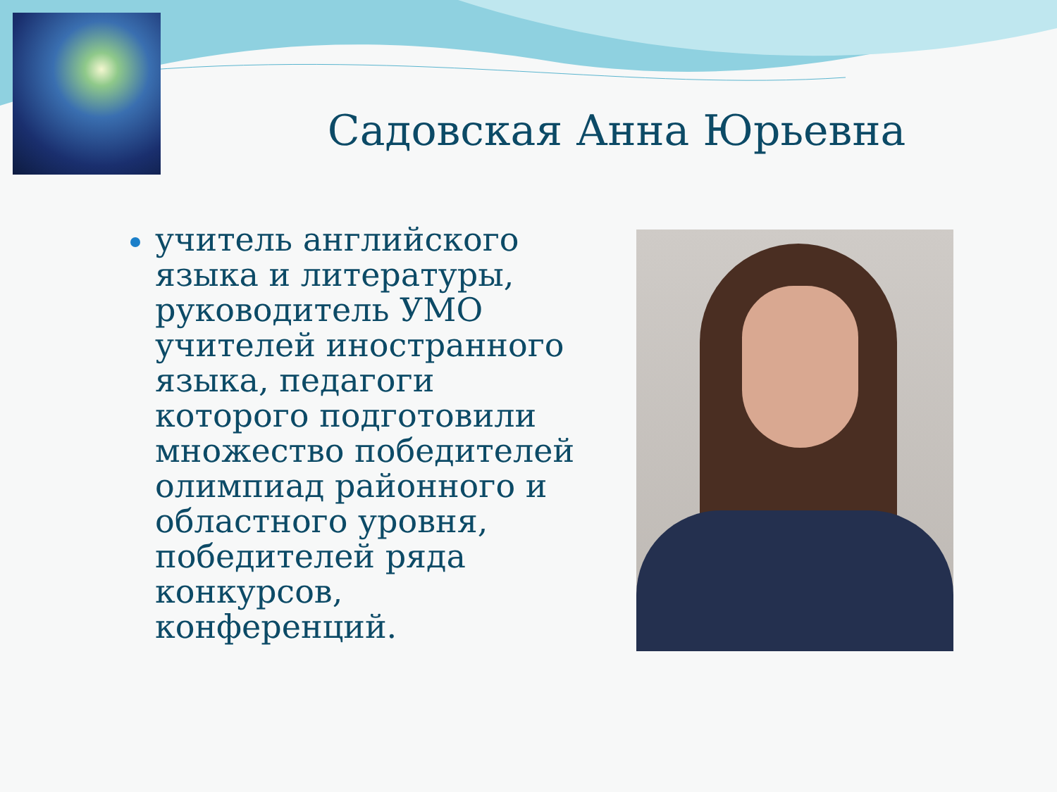Садовская Анна Юрьевна
учитель английского языка и литературы, руководитель УМО учителей иностранного языка, педагоги которого подготовили множество победителей олимпиад районного и областного уровня, победителей ряда конкурсов, конференций.